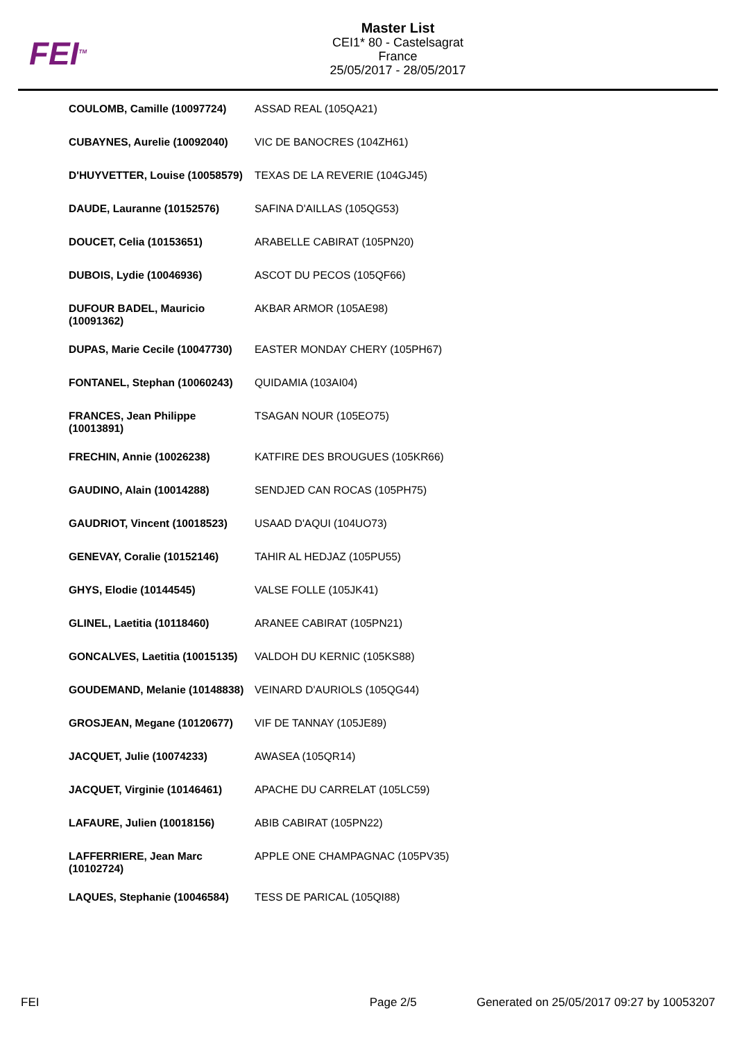FEI<sup>TM</sup>
Master List
CEI1* 80 - Castelsagrat
France
25/05/2017 - 28/05/2017
| COULOMB, Camille (10097724) | ASSAD REAL (105QA21) |
| CUBAYNES, Aurelie (10092040) | VIC DE BANOCRES (104ZH61) |
| D'HUYVETTER, Louise (10058579) | TEXAS DE LA REVERIE (104GJ45) |
| DAUDE, Lauranne (10152576) | SAFINA D'AILLAS (105QG53) |
| DOUCET, Celia (10153651) | ARABELLE CABIRAT (105PN20) |
| DUBOIS, Lydie (10046936) | ASCOT DU PECOS (105QF66) |
| DUFOUR BADEL, Mauricio (10091362) | AKBAR ARMOR (105AE98) |
| DUPAS, Marie Cecile (10047730) | EASTER MONDAY CHERY (105PH67) |
| FONTANEL, Stephan (10060243) | QUIDAMIA (103AI04) |
| FRANCES, Jean Philippe (10013891) | TSAGAN NOUR (105EO75) |
| FRECHIN, Annie (10026238) | KATFIRE DES BROUGUES (105KR66) |
| GAUDINO, Alain (10014288) | SENDJED CAN ROCAS (105PH75) |
| GAUDRIOT, Vincent (10018523) | USAAD D'AQUI (104UO73) |
| GENEVAY, Coralie (10152146) | TAHIR AL HEDJAZ (105PU55) |
| GHYS, Elodie (10144545) | VALSE FOLLE (105JK41) |
| GLINEL, Laetitia (10118460) | ARANEE CABIRAT (105PN21) |
| GONCALVES, Laetitia (10015135) | VALDOH DU KERNIC (105KS88) |
| GOUDEMAND, Melanie (10148838) | VEINARD D'AURIOLS (105QG44) |
| GROSJEAN, Megane (10120677) | VIF DE TANNAY (105JE89) |
| JACQUET, Julie (10074233) | AWASEA (105QR14) |
| JACQUET, Virginie (10146461) | APACHE DU CARRELAT (105LC59) |
| LAFAURE, Julien (10018156) | ABIB CABIRAT (105PN22) |
| LAFFERRIERE, Jean Marc (10102724) | APPLE ONE CHAMPAGNAC (105PV35) |
| LAQUES, Stephanie (10046584) | TESS DE PARICAL (105QI88) |
FEI Page 2/5 Generated on 25/05/2017 09:27 by 10053207